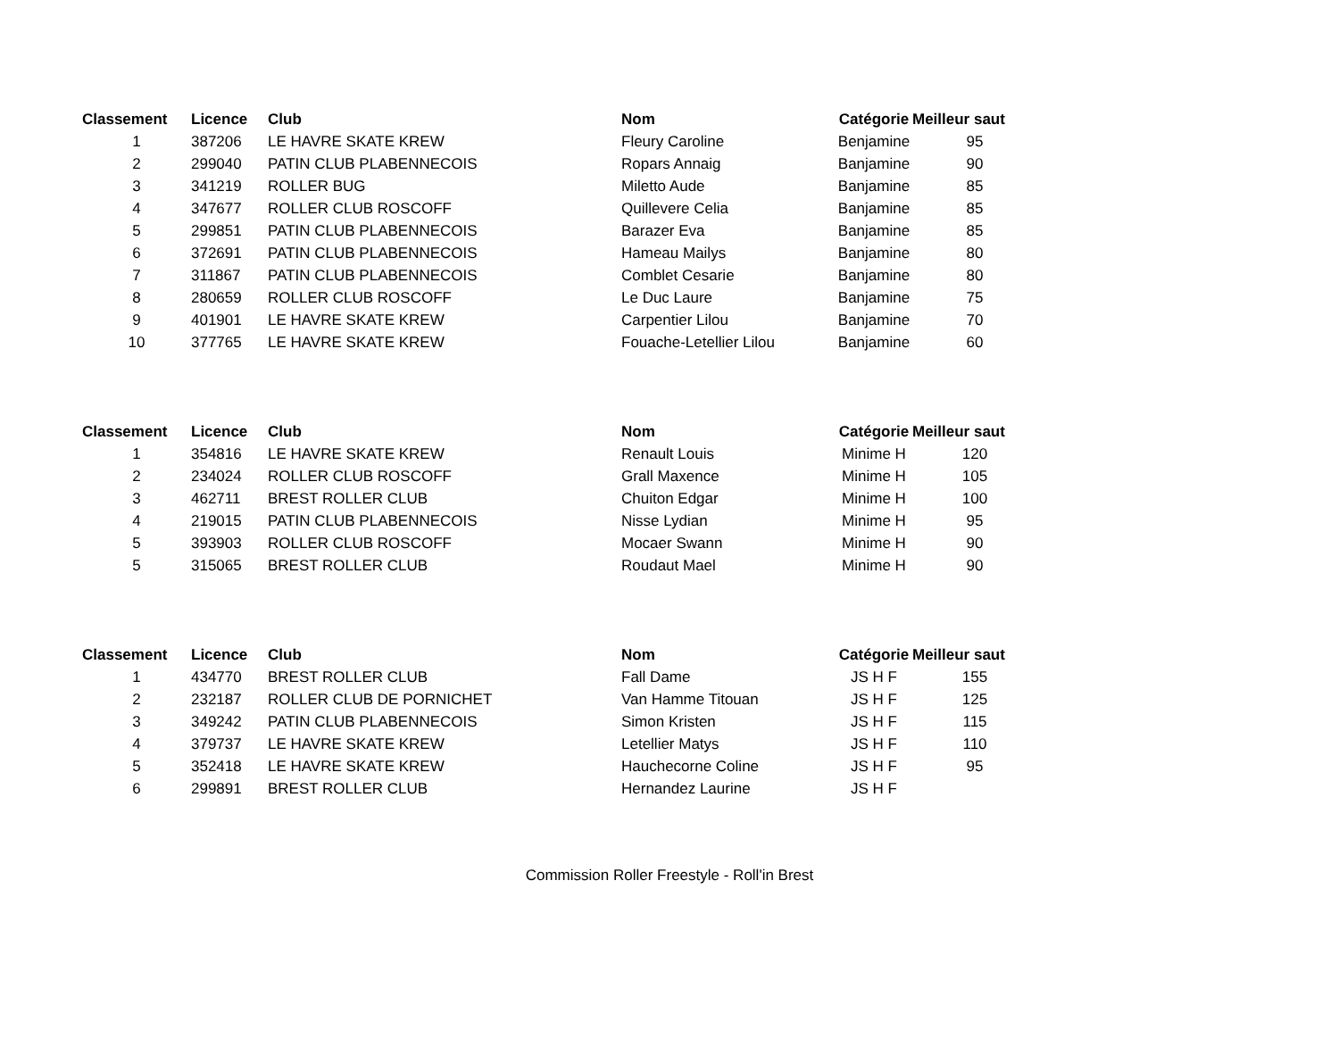| Classement | Licence | Club | Nom | Catégorie | Meilleur saut |
| --- | --- | --- | --- | --- | --- |
| 1 | 387206 | LE HAVRE SKATE KREW | Fleury Caroline | Benjamine | 95 |
| 2 | 299040 | PATIN CLUB PLABENNECOIS | Ropars Annaig | Banjamine | 90 |
| 3 | 341219 | ROLLER BUG | Miletto Aude | Banjamine | 85 |
| 4 | 347677 | ROLLER CLUB ROSCOFF | Quillevere Celia | Banjamine | 85 |
| 5 | 299851 | PATIN CLUB PLABENNECOIS | Barazer Eva | Banjamine | 85 |
| 6 | 372691 | PATIN CLUB PLABENNECOIS | Hameau Mailys | Banjamine | 80 |
| 7 | 311867 | PATIN CLUB PLABENNECOIS | Comblet Cesarie | Banjamine | 80 |
| 8 | 280659 | ROLLER CLUB ROSCOFF | Le Duc Laure | Banjamine | 75 |
| 9 | 401901 | LE HAVRE SKATE KREW | Carpentier Lilou | Banjamine | 70 |
| 10 | 377765 | LE HAVRE SKATE KREW | Fouache-Letellier Lilou | Banjamine | 60 |
| Classement | Licence | Club | Nom | Catégorie | Meilleur saut |
| --- | --- | --- | --- | --- | --- |
| 1 | 354816 | LE HAVRE SKATE KREW | Renault Louis | Minime H | 120 |
| 2 | 234024 | ROLLER CLUB ROSCOFF | Grall Maxence | Minime H | 105 |
| 3 | 462711 | BREST ROLLER CLUB | Chuiton Edgar | Minime H | 100 |
| 4 | 219015 | PATIN CLUB PLABENNECOIS | Nisse Lydian | Minime H | 95 |
| 5 | 393903 | ROLLER CLUB ROSCOFF | Mocaer Swann | Minime H | 90 |
| 5 | 315065 | BREST ROLLER CLUB | Roudaut Mael | Minime H | 90 |
| Classement | Licence | Club | Nom | Catégorie | Meilleur saut |
| --- | --- | --- | --- | --- | --- |
| 1 | 434770 | BREST ROLLER CLUB | Fall Dame | JS H F | 155 |
| 2 | 232187 | ROLLER CLUB DE PORNICHET | Van Hamme Titouan | JS H F | 125 |
| 3 | 349242 | PATIN CLUB PLABENNECOIS | Simon Kristen | JS H F | 115 |
| 4 | 379737 | LE HAVRE SKATE KREW | Letellier Matys | JS H F | 110 |
| 5 | 352418 | LE HAVRE SKATE KREW | Hauchecorne Coline | JS H F | 95 |
| 6 | 299891 | BREST ROLLER CLUB | Hernandez Laurine | JS H F | |
Commission Roller Freestyle - Roll'in Brest